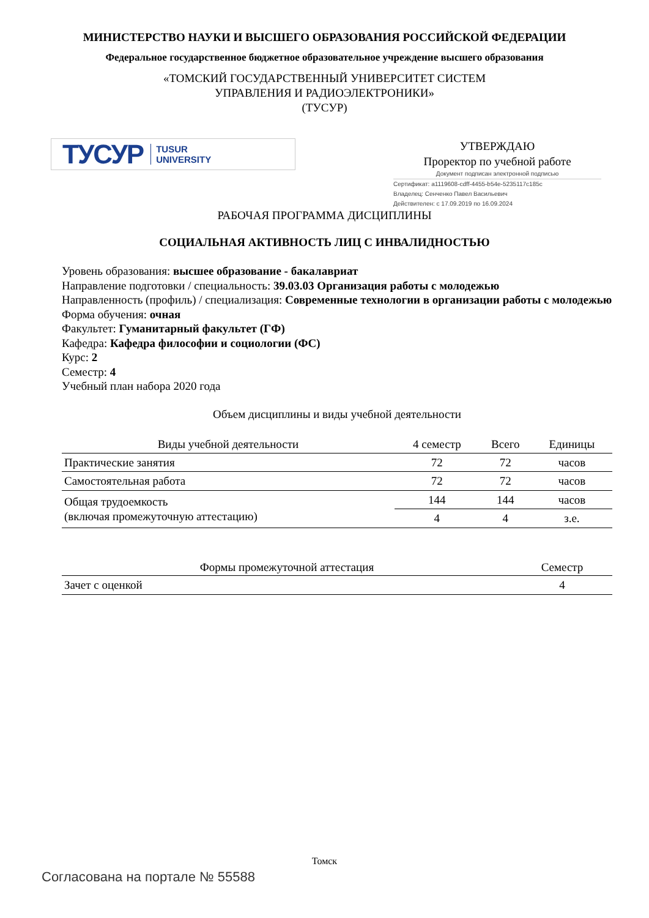МИНИСТЕРСТВО НАУКИ И ВЫСШЕГО ОБРАЗОВАНИЯ РОССИЙСКОЙ ФЕДЕРАЦИИ
Федеральное государственное бюджетное образовательное учреждение высшего образования
«ТОМСКИЙ ГОСУДАРСТВЕННЫЙ УНИВЕРСИТЕТ СИСТЕМ
УПРАВЛЕНИЯ И РАДИОЭЛЕКТРОНИКИ»
(ТУСУР)
ТУСУР TUSUR
UNIVERSITY
УТВЕРЖДАЮ
Проректор по учебной работе
Документ подписан электронной подписью
Сертификат: a1119608-cdff-4455-b54e-5235117c185c
Владелец: Сенченко Павел Васильевич
Действителен: с 17.09.2019 по 16.09.2024
РАБОЧАЯ ПРОГРАММА ДИСЦИПЛИНЫ
СОЦИАЛЬНАЯ АКТИВНОСТЬ ЛИЦ С ИНВАЛИДНОСТЬЮ
Уровень образования: высшее образование - бакалавриат
Направление подготовки / специальность: 39.03.03 Организация работы с молодежью
Направленность (профиль) / специализация: Современные технологии в организации работы с молодежью
Форма обучения: очная
Факультет: Гуманитарный факультет (ГФ)
Кафедра: Кафедра философии и социологии (ФС)
Курс: 2
Семестр: 4
Учебный план набора 2020 года
Объем дисциплины и виды учебной деятельности
| Виды учебной деятельности | 4 семестр | Всего | Единицы |
| --- | --- | --- | --- |
| Практические занятия | 72 | 72 | часов |
| Самостоятельная работа | 72 | 72 | часов |
| Общая трудоемкость (включая промежуточную аттестацию) | 144 | 144 | часов |
| | 4 | 4 | з.е. |
| Формы промежуточной аттестация | Семестр |
| --- | --- |
| Зачет с оценкой | 4 |
Томск
Согласована на портале № 55588